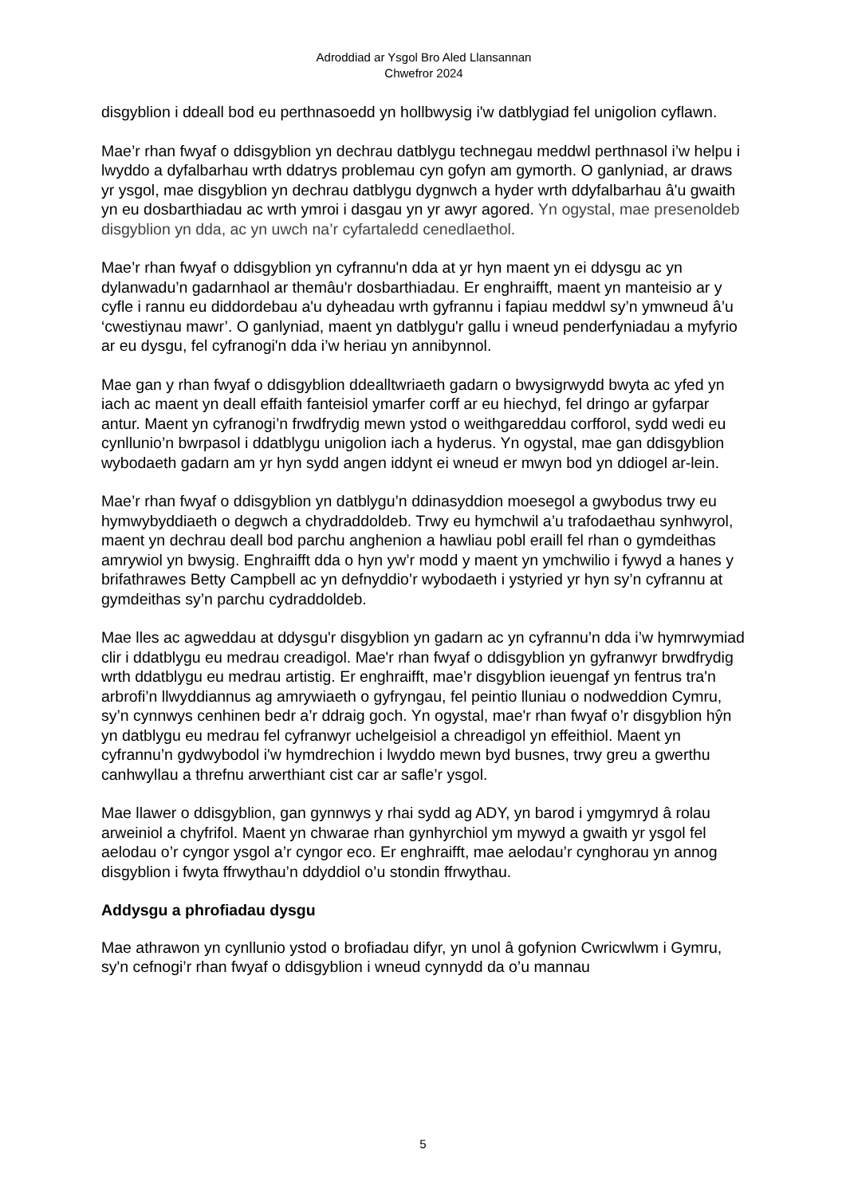Adroddiad ar Ysgol Bro Aled Llansannan
Chwefror 2024
disgyblion i ddeall bod eu perthnasoedd yn hollbwysig i'w datblygiad fel unigolion cyflawn.
Mae’r rhan fwyaf o ddisgyblion yn dechrau datblygu technegau meddwl perthnasol i’w helpu i lwyddo a dyfalbarhau wrth ddatrys problemau cyn gofyn am gymorth. O ganlyniad, ar draws yr ysgol, mae disgyblion yn dechrau datblygu dygnwch a hyder wrth ddyfalbarhau â'u gwaith yn eu dosbarthiadau ac wrth ymroi i dasgau yn yr awyr agored. Yn ogystal, mae presenoldeb disgyblion yn dda, ac yn uwch na’r cyfartaledd cenedlaethol.
Mae’r rhan fwyaf o ddisgyblion yn cyfrannu'n dda at yr hyn maent yn ei ddysgu ac yn dylanwadu’n gadarnhaol ar themâu'r dosbarthiadau. Er enghraifft, maent yn manteisio ar y cyfle i rannu eu diddordebau a'u dyheadau wrth gyfrannu i fapiau meddwl sy’n ymwneud â’u ‘cwestiynau mawr’. O ganlyniad, maent yn datblygu'r gallu i wneud penderfyniadau a myfyrio ar eu dysgu, fel cyfranogi'n dda i’w heriau yn annibynnol.
Mae gan y rhan fwyaf o ddisgyblion ddealltwriaeth gadarn o bwysigrwydd bwyta ac yfed yn iach ac maent yn deall effaith fanteisiol ymarfer corff ar eu hiechyd, fel dringo ar gyfarpar antur. Maent yn cyfranogi’n frwdfrydig mewn ystod o weithgareddau corfforol, sydd wedi eu cynllunio’n bwrpasol i ddatblygu unigolion iach a hyderus. Yn ogystal, mae gan ddisgyblion wybodaeth gadarn am yr hyn sydd angen iddynt ei wneud er mwyn bod yn ddiogel ar-lein.
Mae’r rhan fwyaf o ddisgyblion yn datblygu’n ddinasyddion moesegol a gwybodus trwy eu hymwybyddiaeth o degwch a chydraddoldeb. Trwy eu hymchwil a’u trafodaethau synhwyrol, maent yn dechrau deall bod parchu anghenion a hawliau pobl eraill fel rhan o gymdeithas amrywiol yn bwysig. Enghraifft dda o hyn yw’r modd y maent yn ymchwilio i fywyd a hanes y brifathrawes Betty Campbell ac yn defnyddio’r wybodaeth i ystyried yr hyn sy’n cyfrannu at gymdeithas sy’n parchu cydraddoldeb.
Mae lles ac agweddau at ddysgu'r disgyblion yn gadarn ac yn cyfrannu’n dda i’w hymrwymiad clir i ddatblygu eu medrau creadigol. Mae'r rhan fwyaf o ddisgyblion yn gyfranwyr brwdfrydig wrth ddatblygu eu medrau artistig. Er enghraifft, mae’r disgyblion ieuengaf yn fentrus tra'n arbrofi’n llwyddiannus ag amrywiaeth o gyfryngau, fel peintio lluniau o nodweddion Cymru, sy’n cynnwys cenhinen bedr a’r ddraig goch. Yn ogystal, mae'r rhan fwyaf o’r disgyblion hŷn yn datblygu eu medrau fel cyfranwyr uchelgeisiol a chreadigol yn effeithiol. Maent yn cyfrannu’n gydwybodol i'w hymdrechion i lwyddo mewn byd busnes, trwy greu a gwerthu canhwyllau a threfnu arwerthiant cist car ar safle’r ysgol.
Mae llawer o ddisgyblion, gan gynnwys y rhai sydd ag ADY, yn barod i ymgymryd â rolau arweiniol a chyfrifol. Maent yn chwarae rhan gynhyrchiol ym mywyd a gwaith yr ysgol fel aelodau o’r cyngor ysgol a’r cyngor eco. Er enghraifft, mae aelodau’r cynghorau yn annog disgyblion i fwyta ffrwythau’n ddyddiol o’u stondin ffrwythau.
Addysgu a phrofiadau dysgu
Mae athrawon yn cynllunio ystod o brofiadau difyr, yn unol â gofynion Cwricwlwm i Gymru, sy'n cefnogi’r rhan fwyaf o ddisgyblion i wneud cynnydd da o’u mannau
5